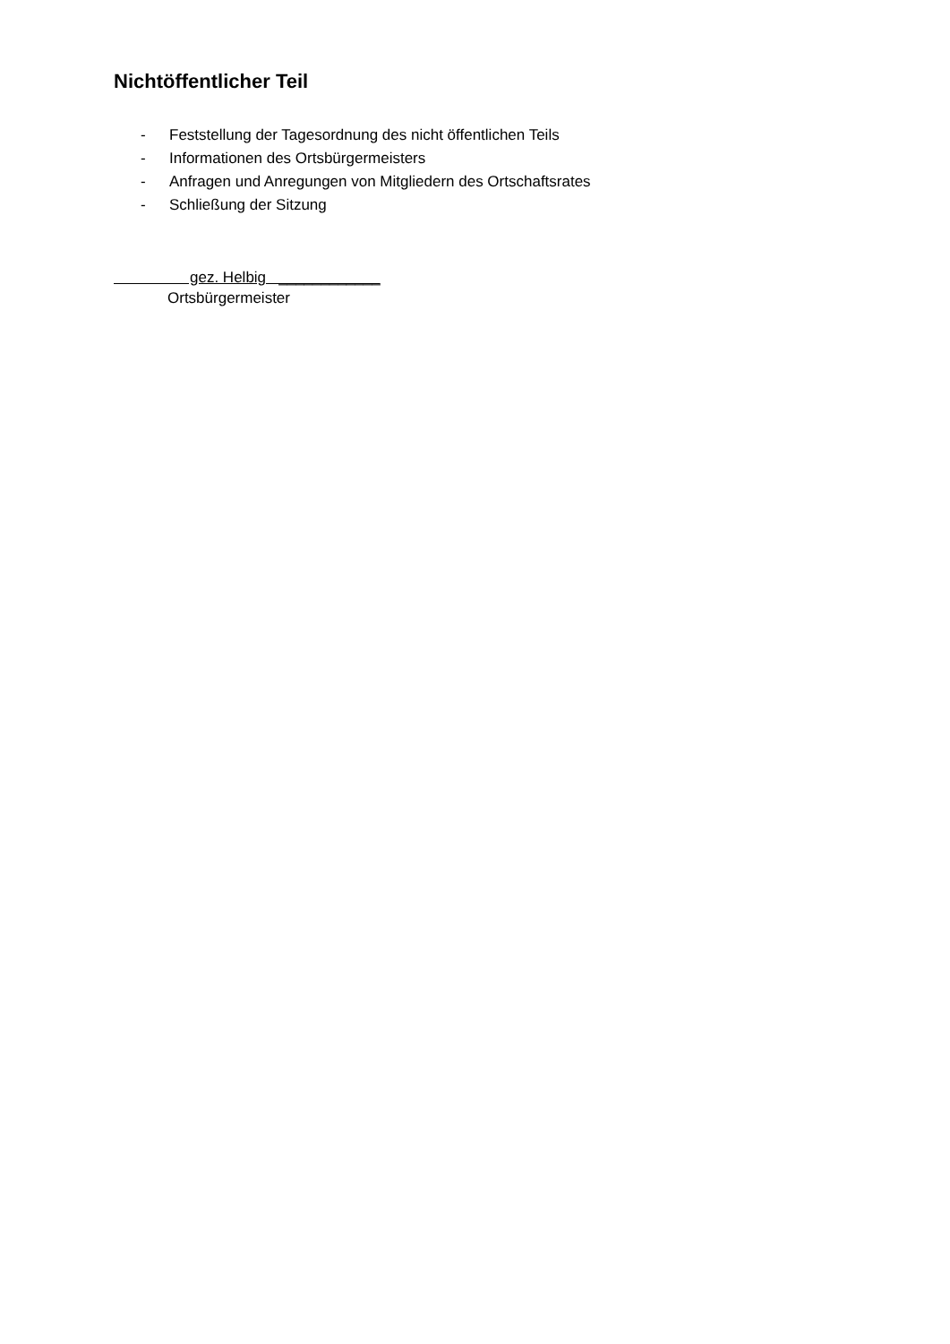Nichtöffentlicher Teil
- Feststellung der Tagesordnung des nicht öffentlichen Teils
- Informationen des Ortsbürgermeisters
- Anfragen und Anregungen von Mitgliedern des Ortschaftsrates
- Schließung der Sitzung
gez. Helbig ____________
Ortsbürgermeister